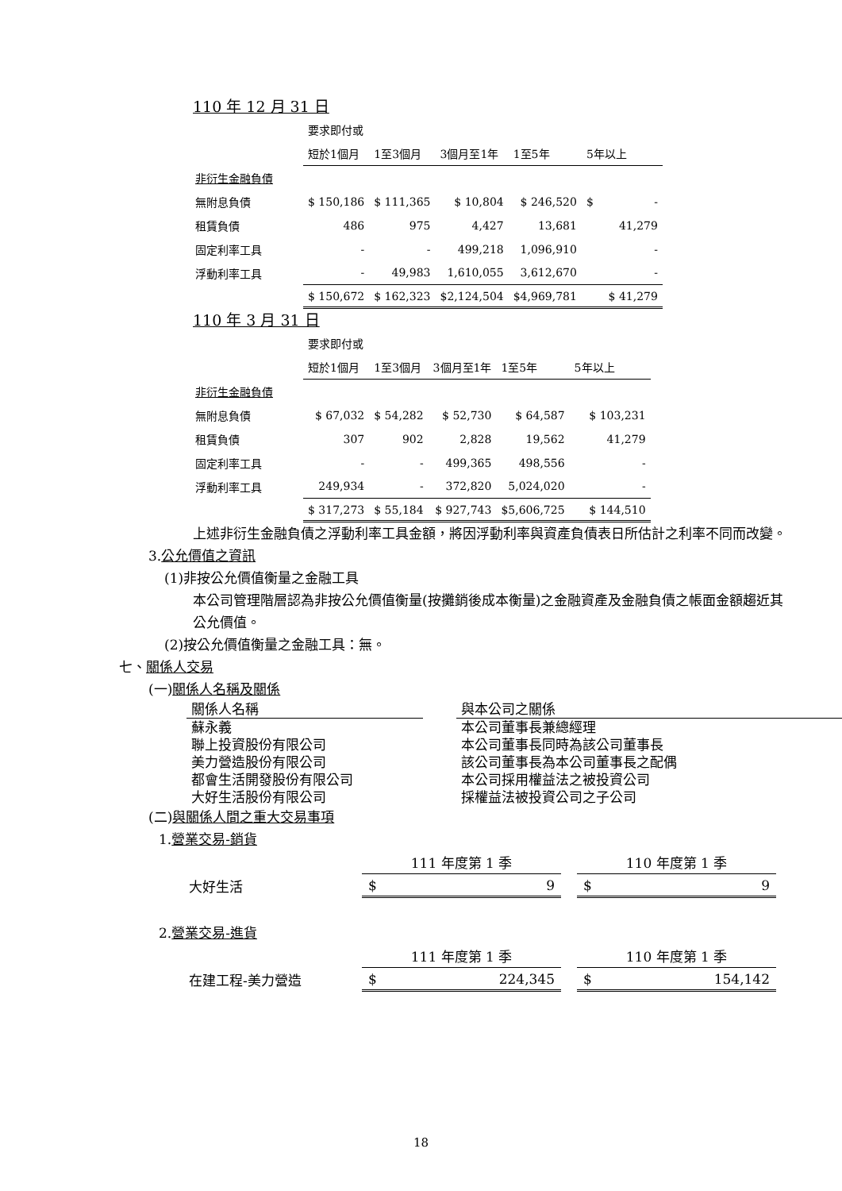110 年 12 月 31 日
| | 要求即付或 | | | | |
| | 短於1個月 | 1至3個月 | 3個月至1年 | 1至5年 | 5年以上 |
| 非衍生金融負債 | | | | | |
| 無附息負債 | $ 150,186 | $ 111,365 | $ 10,804 | $ 246,520 | $ - |
| 租賃負債 | 486 | 975 | 4,427 | 13,681 | 41,279 |
| 固定利率工具 | - | - | 499,218 | 1,096,910 | - |
| 浮動利率工具 | - | 49,983 | 1,610,055 | 3,612,670 | - |
| | $ 150,672 | $ 162,323 | $2,124,504 | $4,969,781 | $ 41,279 |
110 年 3 月 31 日
| | 要求即付或 | | | | |
| | 短於1個月 | 1至3個月 | 3個月至1年 | 1至5年 | 5年以上 |
| 非衍生金融負債 | | | | | |
| 無附息負債 | $ 67,032 | $ 54,282 | $ 52,730 | $ 64,587 | $ 103,231 |
| 租賃負債 | 307 | 902 | 2,828 | 19,562 | 41,279 |
| 固定利率工具 | - | - | 499,365 | 498,556 | - |
| 浮動利率工具 | 249,934 | - | 372,820 | 5,024,020 | - |
| | $ 317,273 | $ 55,184 | $ 927,743 | $5,606,725 | $ 144,510 |
上述非衍生金融負債之浮動利率工具金額，將因浮動利率與資產負債表日所估計之利率不同而改變。
3.公允價值之資訊
(1)非按公允價值衡量之金融工具
本公司管理階層認為非按公允價值衡量(按攤銷後成本衡量)之金融資產及金融負債之帳面金額趨近其公允價值。
(2)按公允價值衡量之金融工具：無。
七、關係人交易
(一)關係人名稱及關係
| 關係人名稱 | | 與本公司之關係 |
| --- | --- | --- |
| 蘇永義 | | 本公司董事長兼總經理 |
| 聯上投資股份有限公司 | | 本公司董事長同時為該公司董事長 |
| 美力營造股份有限公司 | | 該公司董事長為本公司董事長之配偶 |
| 都會生活開發股份有限公司 | | 本公司採用權益法之被投資公司 |
| 大好生活股份有限公司 | | 採權益法被投資公司之子公司 |
(二)與關係人間之重大交易事項
1.營業交易-銷貨
| | 111 年度第 1 季 | | 110 年度第 1 季 |
| 大好生活 | $ 9 | | $ 9 |
2.營業交易-進貨
| | 111 年度第 1 季 | | 110 年度第 1 季 |
| 在建工程-美力營造 | $ 224,345 | | $ 154,142 |
18